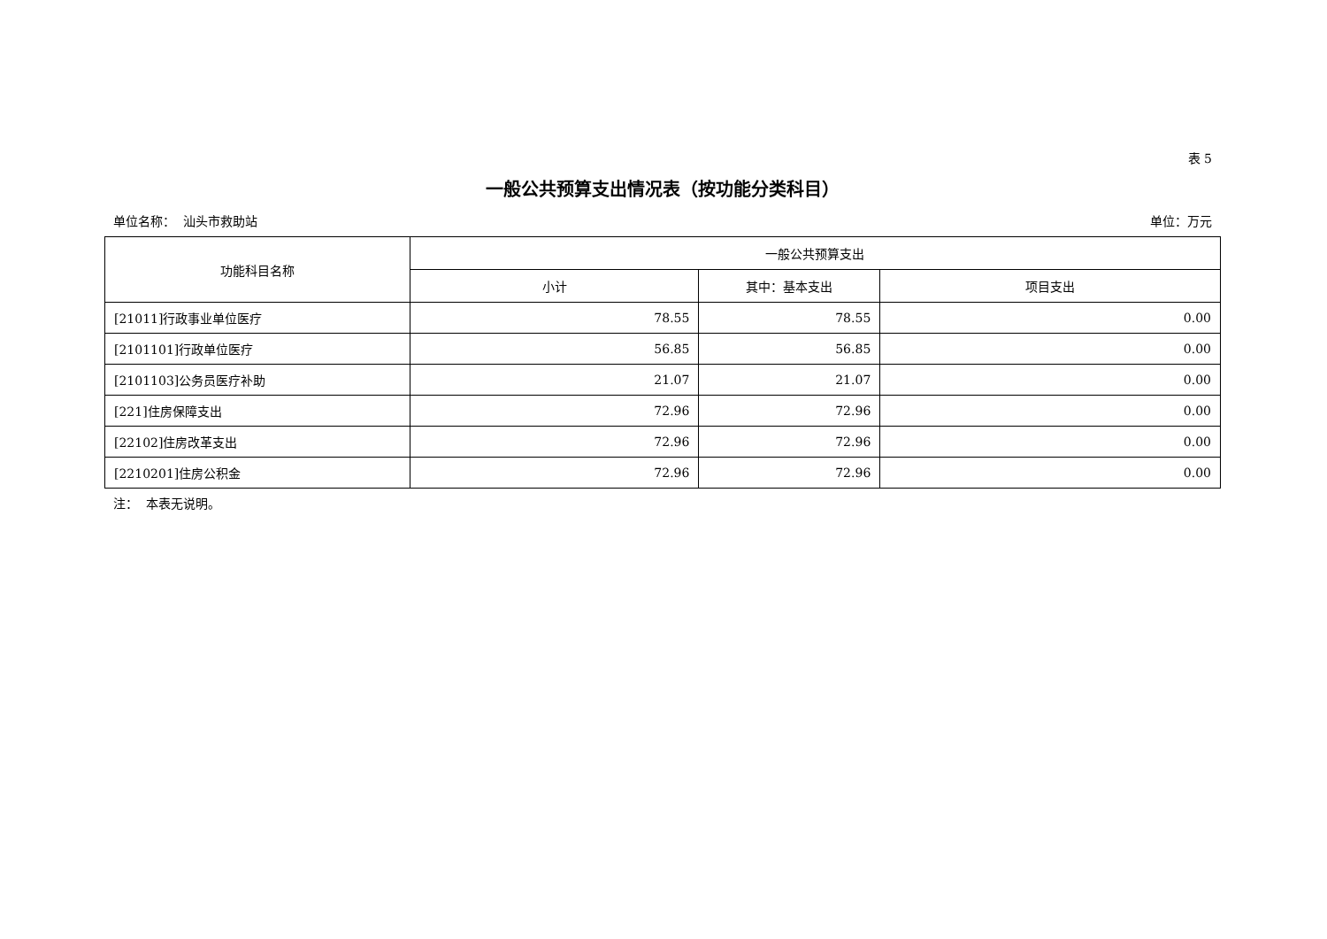表 5
一般公共预算支出情况表（按功能分类科目）
单位名称： 汕头市救助站 单位：万元
| 功能科目名称 | 一般公共预算支出 | | |
| --- | --- | --- | --- |
| | 小计 | 其中：基本支出 | 项目支出 |
| [21011]行政事业单位医疗 | 78.55 | 78.55 | 0.00 |
| [2101101]行政单位医疗 | 56.85 | 56.85 | 0.00 |
| [2101103]公务员医疗补助 | 21.07 | 21.07 | 0.00 |
| [221]住房保障支出 | 72.96 | 72.96 | 0.00 |
| [22102]住房改革支出 | 72.96 | 72.96 | 0.00 |
| [2210201]住房公积金 | 72.96 | 72.96 | 0.00 |
注： 本表无说明。